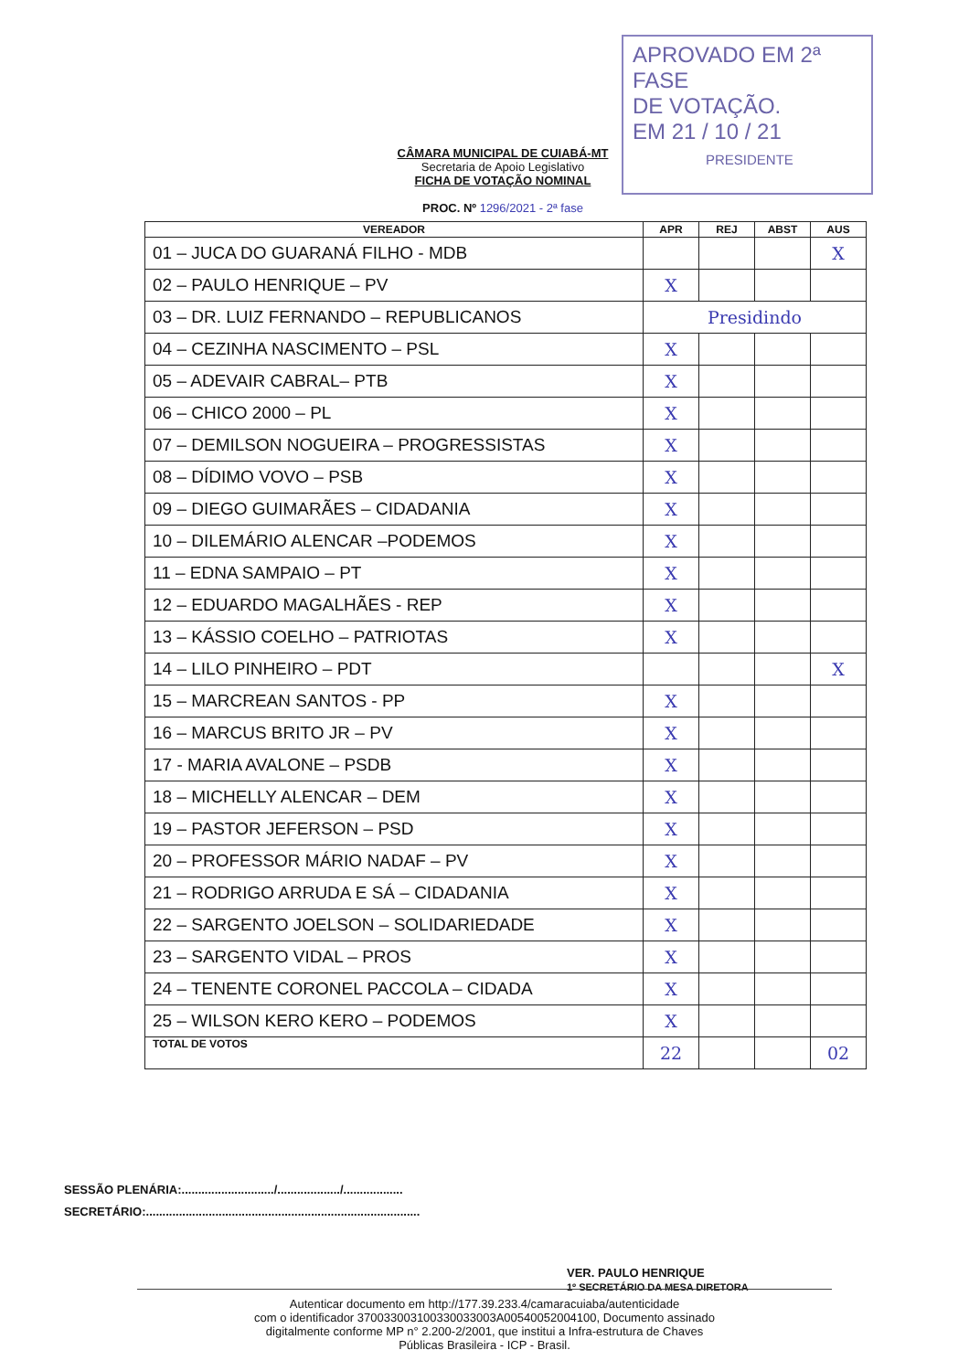APROVADO EM 2ª FASE
DE VOTAÇÃO.
EM 21 / 10 / 21
PRESIDENTE
CÂMARA MUNICIPAL DE CUIABÁ-MT
Secretaria de Apoio Legislativo
FICHA DE VOTAÇÃO NOMINAL
PROC. Nº 1296/2021 - 2ª fase
| VEREADOR | APR | REJ | ABST | AUS |
| --- | --- | --- | --- | --- |
| 01 – JUCA DO GUARANÁ FILHO - MDB | | | | X |
| 02 – PAULO HENRIQUE – PV | X | | | |
| 03 – DR. LUIZ FERNANDO – REPUBLICANOS | Presidindo | | | |
| 04 – CEZINHA NASCIMENTO – PSL | X | | | |
| 05 – ADEVAIR CABRAL– PTB | X | | | |
| 06 – CHICO 2000 – PL | X | | | |
| 07 – DEMILSON NOGUEIRA – PROGRESSISTAS | X | | | |
| 08 – DÍDIMO VOVO – PSB | X | | | |
| 09 – DIEGO GUIMARÃES – CIDADANIA | X | | | |
| 10 – DILEMÁRIO ALENCAR –PODEMOS | X | | | |
| 11 – EDNA SAMPAIO – PT | X | | | |
| 12 – EDUARDO MAGALHÃES - REP | X | | | |
| 13 – KÁSSIO COELHO – PATRIOTAS | X | | | |
| 14 – LILO PINHEIRO – PDT | | | | X |
| 15 – MARCREAN SANTOS - PP | X | | | |
| 16 – MARCUS BRITO JR – PV | X | | | |
| 17 - MARIA AVALONE – PSDB | X | | | |
| 18 – MICHELLY ALENCAR – DEM | X | | | |
| 19 – PASTOR JEFERSON – PSD | X | | | |
| 20 – PROFESSOR MÁRIO NADAF – PV | X | | | |
| 21 – RODRIGO ARRUDA E SÁ – CIDADANIA | X | | | |
| 22 – SARGENTO JOELSON – SOLIDARIEDADE | X | | | |
| 23 – SARGENTO VIDAL – PROS | X | | | |
| 24 – TENENTE CORONEL PACCOLA – CIDADA | X | | | |
| 25 – WILSON KERO KERO – PODEMOS | X | | | |
| TOTAL DE VOTOS | 22 | | | 02 |
SESSÃO PLENÁRIA:............................/.................../..................
SECRETÁRIO:...................................................................................
VER. PAULO HENRIQUE
1º SECRETÁRIO DA MESA DIRETORA
Autenticar documento em http://177.39.233.4/camaracuiaba/autenticidade
com o identificador 370033003100330033003A00540052004100, Documento assinado
digitalmente conforme MP n° 2.200-2/2001, que institui a Infra-estrutura de Chaves
Públicas Brasileira - ICP - Brasil.